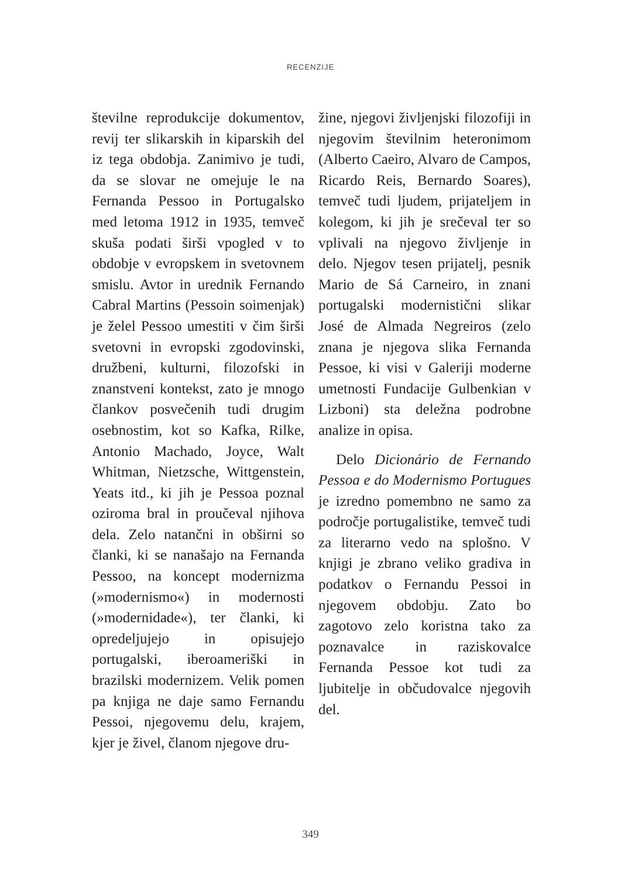RECENZIJE
številne reprodukcije dokumentov, revij ter slikarskih in kiparskih del iz tega obdobja. Zanimivo je tudi, da se slovar ne omejuje le na Fernanda Pessoo in Portugalsko med letoma 1912 in 1935, temveč skuša podati širši vpogled v to obdobje v evropskem in svetovnem smislu. Avtor in urednik Fernando Cabral Martins (Pessoin soimenjak) je želel Pessoo umestiti v čim širši svetovni in evropski zgodovinski, družbeni, kulturni, filozofski in znanstveni kontekst, zato je mnogo člankov posvečenih tudi drugim osebnostim, kot so Kafka, Rilke, Antonio Machado, Joyce, Walt Whitman, Nietzsche, Wittgenstein, Yeats itd., ki jih je Pessoa poznal oziroma bral in proučeval njihova dela. Zelo natančni in obširni so članki, ki se nanašajo na Fernanda Pessoo, na koncept modernizma (»modernismo«) in modernosti (»modernidade«), ter članki, ki opredeljujejo in opisujejo portugalski, iberoameriški in brazilski modernizem. Velik pomen pa knjiga ne daje samo Fernandu Pessoi, njegovemu delu, krajem, kjer je živel, članom njegove dru-
žine, njegovi življenjski filozofiji in njegovim številnim heteronimom (Alberto Caeiro, Alvaro de Campos, Ricardo Reis, Bernardo Soares), temveč tudi ljudem, prijateljem in kolegom, ki jih je srečeval ter so vplivali na njegovo življenje in delo. Njegov tesen prijatelj, pesnik Mario de Sá Carneiro, in znani portugalski modernistični slikar José de Almada Negreiros (zelo znana je njegova slika Fernanda Pessoe, ki visi v Galeriji moderne umetnosti Fundacije Gulbenkian v Lizboni) sta deležna podrobne analize in opisa.
Delo Dicionário de Fernando Pessoa e do Modernismo Portugues je izredno pomembno ne samo za področje portugalistike, temveč tudi za literarno vedo na splošno. V knjigi je zbrano veliko gradiva in podatkov o Fernandu Pessoi in njegovem obdobju. Zato bo zagotovo zelo koristna tako za poznavalce in raziskovalce Fernanda Pessoe kot tudi za ljubitelje in občudovalce njegovih del.
349